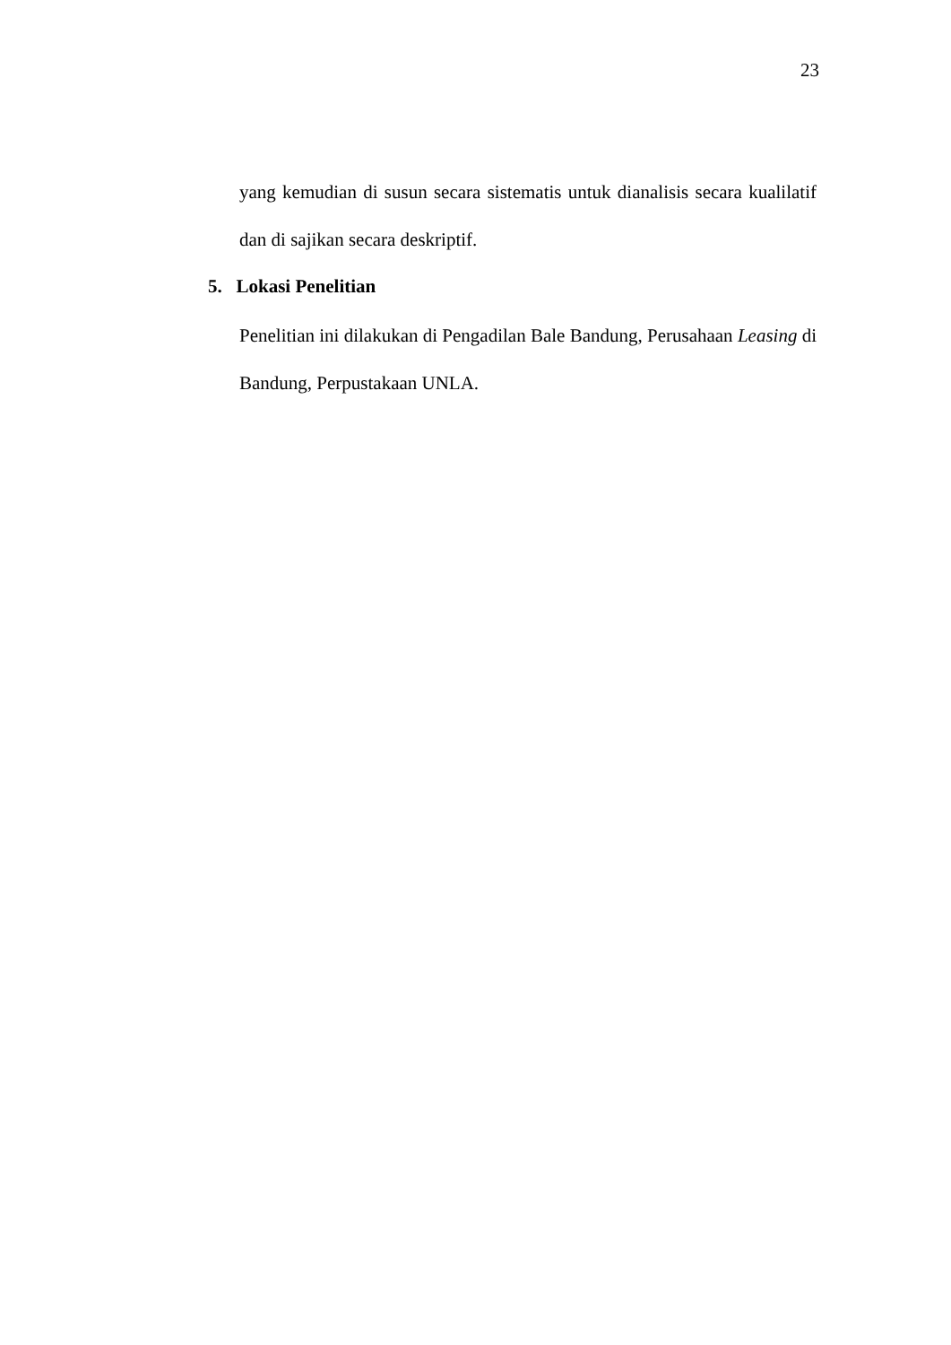23
yang kemudian di susun secara sistematis untuk dianalisis secara kualilatif dan di sajikan secara deskriptif.
5. Lokasi Penelitian
Penelitian ini dilakukan di Pengadilan Bale Bandung, Perusahaan Leasing di Bandung, Perpustakaan UNLA.